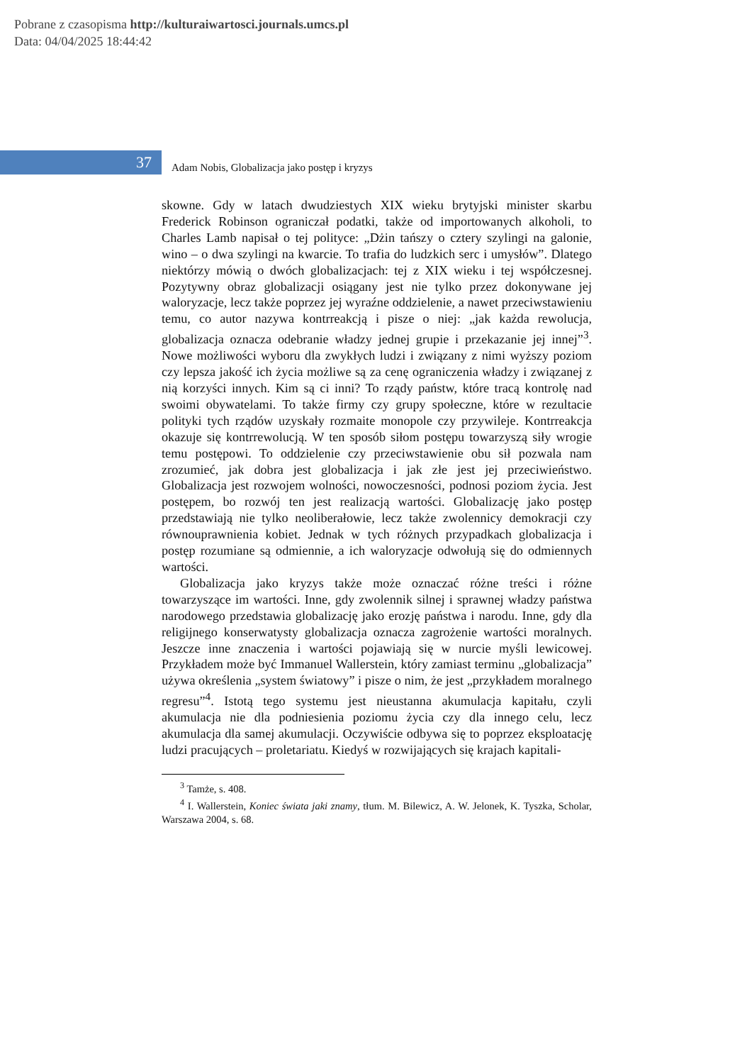Pobrane z czasopisma http://kulturaiwartosci.journals.umcs.pl
Data: 04/04/2025 18:44:42
37
Adam Nobis, Globalizacja jako postęp i kryzys
skowne. Gdy w latach dwudziestych XIX wieku brytyjski minister skarbu Frederick Robinson ograniczał podatki, także od importowanych alkoholi, to Charles Lamb napisał o tej polityce: „Dżin tańszy o cztery szylingi na galonie, wino – o dwa szylingi na kwarcie. To trafia do ludzkich serc i umysłów”. Dlatego niektórzy mówią o dwóch globalizacjach: tej z XIX wieku i tej współczesnej. Pozytywny obraz globalizacji osiągany jest nie tylko przez dokonywane jej waloryzacje, lecz także poprzez jej wyraźne oddzielenie, a nawet przeciwstawieniu temu, co autor nazywa kontrreakcją i pisze o niej: „jak każda rewolucja, globalizacja oznacza odebranie władzy jednej grupie i przekazanie jej innej”<sup>3</sup>. Nowe możliwości wyboru dla zwykłych ludzi i związany z nimi wyższy poziom czy lepsza jakość ich życia możliwe są za cenę ograniczenia władzy i związanej z nią korzyści innych. Kim są ci inni? To rządy państw, które tracą kontrolę nad swoimi obywatelami. To także firmy czy grupy społeczne, które w rezultacie polityki tych rządów uzyskały rozmaite monopole czy przywileje. Kontrreakcja okazuje się kontrrewolucją. W ten sposób siłom postępu towarzyszą siły wrogie temu postępowi. To oddzielenie czy przeciwstawienie obu sił pozwala nam zrozumieć, jak dobra jest globalizacja i jak złe jest jej przeciwieństwo. Globalizacja jest rozwojem wolności, nowoczesności, podnosi poziom życia. Jest postępem, bo rozwój ten jest realizacją wartości. Globalizację jako postęp przedstawiają nie tylko neoliberałowie, lecz także zwolennicy demokracji czy równouprawnienia kobiet. Jednak w tych różnych przypadkach globalizacja i postęp rozumiane są odmiennie, a ich waloryzacje odwołują się do odmiennych wartości.
Globalizacja jako kryzys także może oznaczać różne treści i różne towarzyszące im wartości. Inne, gdy zwolennik silnej i sprawnej władzy państwa narodowego przedstawia globalizację jako erozję państwa i narodu. Inne, gdy dla religijnego konserwatysty globalizacja oznacza zagrożenie wartości moralnych. Jeszcze inne znaczenia i wartości pojawiają się w nurcie myśli lewicowej. Przykładem może być Immanuel Wallerstein, który zamiast terminu „globalizacja” używa określenia „system światowy” i pisze o nim, że jest „przykładem moralnego regresu”<sup>4</sup>. Istotą tego systemu jest nieustanna akumulacja kapitału, czyli akumulacja nie dla podniesienia poziomu życia czy dla innego celu, lecz akumulacja dla samej akumulacji. Oczywiście odbywa się to poprzez eksploatację ludzi pracujących – proletariatu. Kiedyś w rozwijających się krajach kapitali-
<sup>3</sup> Tamże, s. 408.
<sup>4</sup> I. Wallerstein, Koniec świata jaki znamy, tłum. M. Bilewicz, A. W. Jelonek, K. Tyszka, Scholar, Warszawa 2004, s. 68.